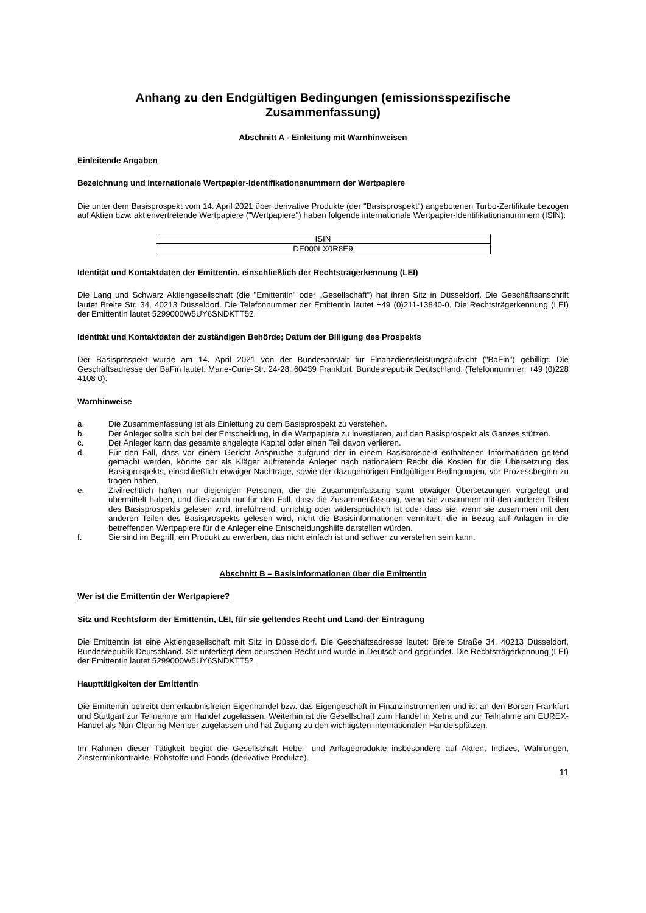Anhang zu den Endgültigen Bedingungen (emissionsspezifische Zusammenfassung)
Abschnitt A - Einleitung mit Warnhinweisen
Einleitende Angaben
Bezeichnung und internationale Wertpapier-Identifikationsnummern der Wertpapiere
Die unter dem Basisprospekt vom 14. April 2021 über derivative Produkte (der "Basisprospekt") angebotenen Turbo-Zertifikate bezogen auf Aktien bzw. aktienvertretende Wertpapiere ("Wertpapiere") haben folgende internationale Wertpapier-Identifikationsnummern (ISIN):
| ISIN |
| DE000LX0R8E9 |
Identität und Kontaktdaten der Emittentin, einschließlich der Rechtsträgerkennung (LEI)
Die Lang und Schwarz Aktiengesellschaft (die "Emittentin" oder „Gesellschaft“) hat ihren Sitz in Düsseldorf. Die Geschäftsanschrift lautet Breite Str. 34, 40213 Düsseldorf. Die Telefonnummer der Emittentin lautet +49 (0)211-13840-0. Die Rechtsträgerkennung (LEI) der Emittentin lautet 5299000W5UY6SNDKTT52.
Identität und Kontaktdaten der zuständigen Behörde; Datum der Billigung des Prospekts
Der Basisprospekt wurde am 14. April 2021 von der Bundesanstalt für Finanzdienstleistungsaufsicht ("BaFin") gebilligt. Die Geschäftsadresse der BaFin lautet: Marie-Curie-Str. 24-28, 60439 Frankfurt, Bundesrepublik Deutschland. (Telefonnummer: +49 (0)228 4108 0).
Warnhinweise
a. Die Zusammenfassung ist als Einleitung zu dem Basisprospekt zu verstehen.
b. Der Anleger sollte sich bei der Entscheidung, in die Wertpapiere zu investieren, auf den Basisprospekt als Ganzes stützen.
c. Der Anleger kann das gesamte angelegte Kapital oder einen Teil davon verlieren.
d. Für den Fall, dass vor einem Gericht Ansprüche aufgrund der in einem Basisprospekt enthaltenen Informationen geltend gemacht werden, könnte der als Kläger auftretende Anleger nach nationalem Recht die Kosten für die Übersetzung des Basisprospekts, einschließlich etwaiger Nachträge, sowie der dazugehörigen Endgültigen Bedingungen, vor Prozessbeginn zu tragen haben.
e. Zivilrechtlich haften nur diejenigen Personen, die die Zusammenfassung samt etwaiger Übersetzungen vorgelegt und übermittelt haben, und dies auch nur für den Fall, dass die Zusammenfassung, wenn sie zusammen mit den anderen Teilen des Basisprospekts gelesen wird, irreführend, unrichtig oder widersprüchlich ist oder dass sie, wenn sie zusammen mit den anderen Teilen des Basisprospekts gelesen wird, nicht die Basisinformationen vermittelt, die in Bezug auf Anlagen in die betreffenden Wertpapiere für die Anleger eine Entscheidungshilfe darstellen würden.
f. Sie sind im Begriff, ein Produkt zu erwerben, das nicht einfach ist und schwer zu verstehen sein kann.
Abschnitt B – Basisinformationen über die Emittentin
Wer ist die Emittentin der Wertpapiere?
Sitz und Rechtsform der Emittentin, LEI, für sie geltendes Recht und Land der Eintragung
Die Emittentin ist eine Aktiengesellschaft mit Sitz in Düsseldorf. Die Geschäftsadresse lautet: Breite Straße 34, 40213 Düsseldorf, Bundesrepublik Deutschland. Sie unterliegt dem deutschen Recht und wurde in Deutschland gegründet. Die Rechtsträgerkennung (LEI) der Emittentin lautet 5299000W5UY6SNDKTT52.
Haupttätigkeiten der Emittentin
Die Emittentin betreibt den erlaubnisfreien Eigenhandel bzw. das Eigengeschäft in Finanzinstrumenten und ist an den Börsen Frankfurt und Stuttgart zur Teilnahme am Handel zugelassen. Weiterhin ist die Gesellschaft zum Handel in Xetra und zur Teilnahme am EUREX-Handel als Non-Clearing-Member zugelassen und hat Zugang zu den wichtigsten internationalen Handelsplätzen.
Im Rahmen dieser Tätigkeit begibt die Gesellschaft Hebel- und Anlageprodukte insbesondere auf Aktien, Indizes, Währungen, Zinsterminkontrakte, Rohstoffe und Fonds (derivative Produkte).
11